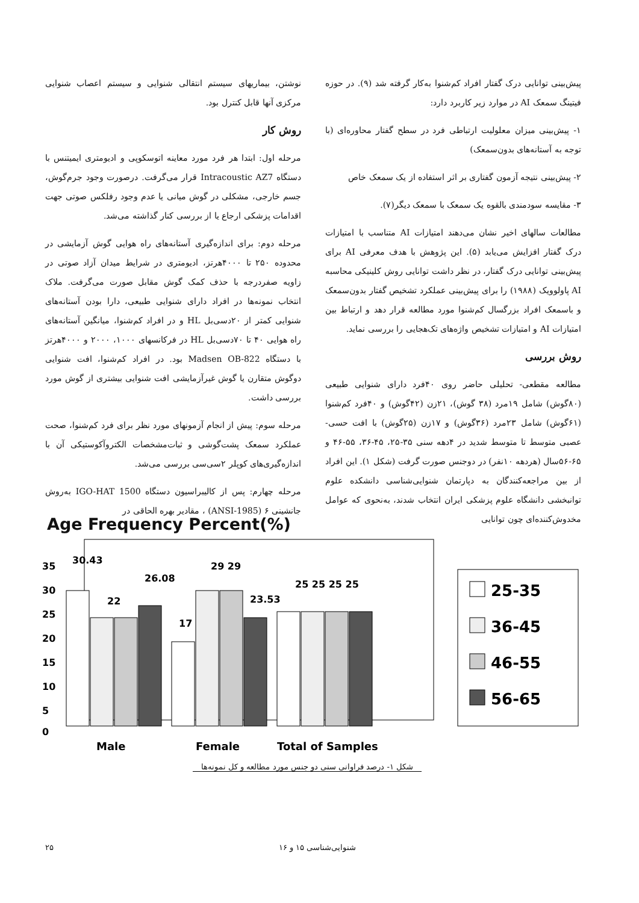پیش‌بینی توانایی درک گفتار افراد کم‌شنوا به‌کار گرفته شد (۹). در حوزه فیتینگ سمعک AI در موارد زیر کاربرد دارد:
۱- پیش‌بینی میزان معلولیت ارتباطی فرد در سطح گفتار محاوره‌ای (با توجه به آستانه‌های بدون‌سمعک)
۲- پیش‌بینی نتیجه آزمون گفتاری بر اثر استفاده از یک سمعک خاص
۳- مقایسه سودمندی بالقوه یک سمعک با سمعک دیگر(۷).
مطالعات سالهای اخیر نشان می‌دهند امتیازات AI متناسب با امتیازات درک گفتار افزایش می‌یابد (۵). این پژوهش با هدف معرفی AI برای پیش‌بینی توانایی درک گفتار، در نظر داشت توانایی روش کلینیکی محاسبه AI پاولوویک (۱۹۸۸) را برای پیش‌بینی عملکرد تشخیص گفتار بدون‌سمعک و باسمعک افراد بزرگسال کم‌شنوا مورد مطالعه قرار دهد و ارتباط بین امتیازات AI و امتیازات تشخیص واژه‌های تک‌هجایی را بررسی نماید.
روش بررسی
مطالعه مقطعی- تحلیلی حاضر روی ۴۰فرد دارای شنوایی طبیعی (۸۰گوش) شامل ۱۹مرد (۳۸ گوش)، ۲۱زن (۴۲گوش) و ۴۰فرد کم‌شنوا (۶۱گوش) شامل ۲۳مرد (۳۶گوش) و ۱۷زن (۲۵گوش) با افت حسی-عصبی متوسط تا متوسط شدید در ۴دهه سنی ۳۵-۲۵، ۴۵-۳۶، ۵۵-۴۶ و ۶۵-۵۶سال (هردهه ۱۰نفر) در دوجنس صورت گرفت (شکل ۱). این افراد از بین مراجعه‌کنندگان به دپارتمان شنوایی‌شناسی دانشکده علوم توانبخشی دانشگاه علوم پزشکی ایران انتخاب شدند، به‌نحوی که عوامل مخدوش‌کننده‌ای چون توانایی
نوشتن، بیماریهای سیستم انتقالی شنوایی و سیستم اعصاب شنوایی مرکزی آنها قابل کنترل بود.
روش کار
مرحله اول: ابتدا هر فرد مورد معاینه اتوسکوپی و ادیومتری ایمیتنس با دستگاه Intracoustic AZ7 قرار می‌گرفت. درصورت وجود جرم‌گوش، جسم خارجی، مشکلی در گوش میانی یا عدم وجود رفلکس صوتی جهت اقدامات پزشکی ارجاع یا از بررسی کنار گذاشته می‌شد.
مرحله دوم: برای اندازه‌گیری آستانه‌های راه هوایی گوش آزمایشی در محدوده ۲۵۰ تا ۴۰۰۰هرتز، ادیومتری در شرایط میدان آزاد صوتی در زاویه صفردرجه با حذف کمک گوش مقابل صورت می‌گرفت. ملاک انتخاب نمونه‌ها در افراد دارای شنوایی طبیعی، دارا بودن آستانه‌های شنوایی کمتر از ۲۰دسی‌بل HL و در افراد کم‌شنوا، میانگین آستانه‌های راه هوایی ۴۰ تا ۷۰دسی‌بل HL در فرکانسهای ۱۰۰۰، ۲۰۰۰ و ۴۰۰۰هرتز با دستگاه Madsen OB-822 بود. در افراد کم‌شنوا، افت شنوایی دوگوش متقارن یا گوش غیرآزمایشی افت شنوایی بیشتری از گوش مورد بررسی داشت.
مرحله سوم: پیش از انجام آزمونهای مورد نظر برای فرد کم‌شنوا، صحت عملکرد سمعک پشت‌گوشی و ثبات‌مشخصات الکتروآکوستیکی آن با اندازه‌گیری‌های کوپلر ۲سی‌سی بررسی می‌شد.
مرحله چهارم: پس از کالیبراسیون دستگاه IGO-HAT 1500 به‌روش جانشینی ۶ (ANSI-1985) ، مقادیر بهره الحاقی در
Age Frequency Percent(%)
35
30
25
20
15
10
5
0
30.43
22
26.08
17
29 29
23.53
25 25 25 25
Male
Female
Total of Samples
25-35
36-45
46-55
56-65
شکل ۱- درصد فراوانی سنی دو جنس مورد مطالعه و کل نمونه‌ها
۲۵ شنوایی‌شناسی ۱۵ و ۱۶